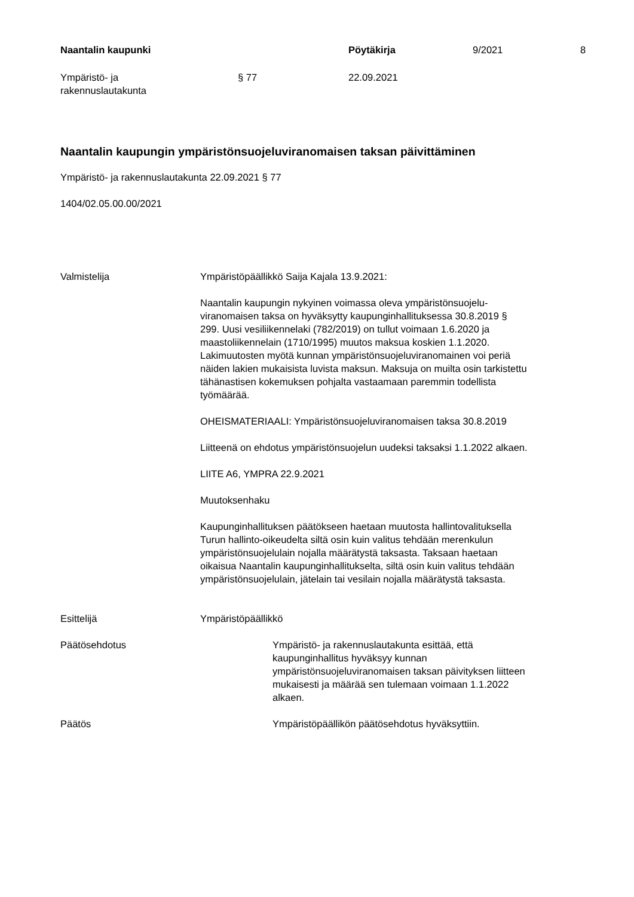Naantalin kaupunki
Pöytäkirja
9/2021
8
Ympäristö- ja
rakennuslautakunta
§ 77
22.09.2021
Naantalin kaupungin ympäristönsuojeluviranomaisen taksan päivittäminen
Ympäristö- ja rakennuslautakunta 22.09.2021 § 77
1404/02.05.00.00/2021
Valmistelija
Ympäristöpäällikkö Saija Kajala 13.9.2021:
Naantalin kaupungin nykyinen voimassa oleva ympäristönsuojelu-
viranomaisen taksa on hyväksytty kaupunginhallituksessa 30.8.2019 §
299. Uusi vesiliikennelaki (782/2019) on tullut voimaan 1.6.2020 ja
maastoliikennelain (1710/1995) muutos maksua koskien 1.1.2020.
Lakimuutosten myötä kunnan ympäristönsuojeluviranomainen voi periä
näiden lakien mukaisista luvista maksun. Maksuja on muilta osin tarkistettu
tähänastisen kokemuksen pohjalta vastaamaan paremmin todellista
työmäärää.
OHEISMATERIAALI: Ympäristönsuojeluviranomaisen taksa 30.8.2019
Liitteenä on ehdotus ympäristönsuojelun uudeksi taksaksi 1.1.2022 alkaen.
LIITE A6, YMPRA 22.9.2021
Muutoksenhaku
Kaupunginhallituksen päätökseen haetaan muutosta hallintovalituksella
Turun hallinto-oikeudelta siltä osin kuin valitus tehdään merenkulun
ympäristönsuojelulain nojalla määrätystä taksasta. Taksaan haetaan
oikaisua Naantalin kaupunginhallitukselta, siltä osin kuin valitus tehdään
ympäristönsuojelulain, jätelain tai vesilain nojalla määrätystä taksasta.
Esittelijä Ympäristöpäällikkö
Päätösehdotus Ympäristö- ja rakennuslautakunta esittää, että
kaupunginhallitus hyväksyy kunnan
ympäristönsuojeluviranomaisen taksan päivityksen liitteen
mukaisesti ja määrää sen tulemaan voimaan 1.1.2022
alkaen.
Päätös Ympäristöpäällikön päätösehdotus hyväksyttiin.